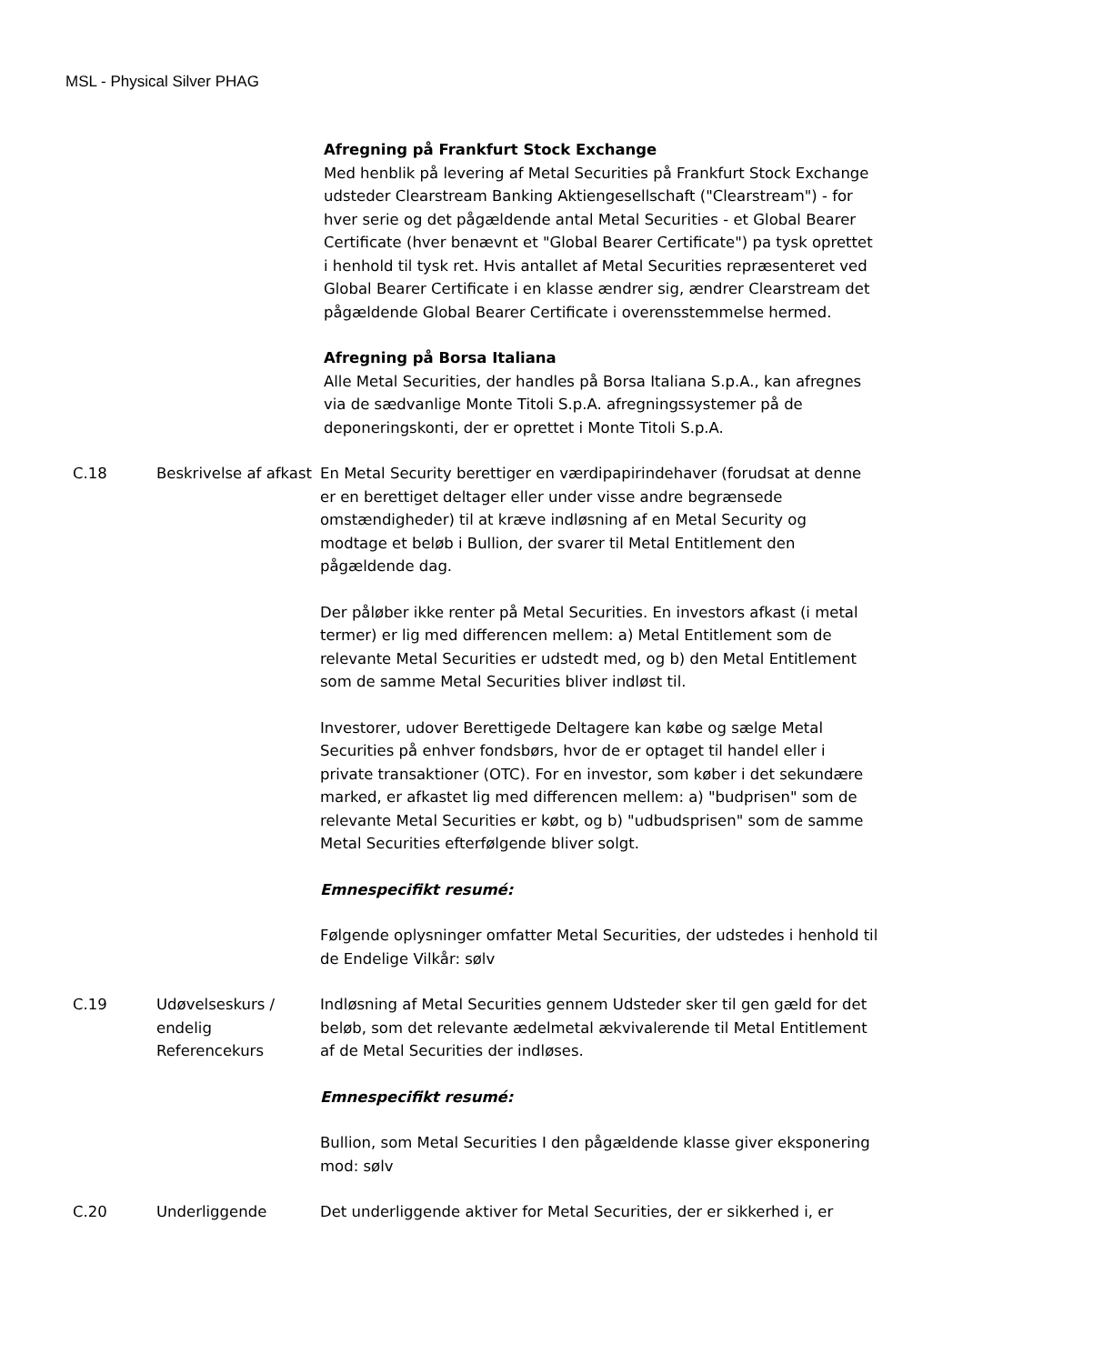MSL - Physical Silver PHAG
| | | Afregning på Frankfurt Stock Exchange Med henblik på levering af Metal Securities på Frankfurt Stock Exchange udsteder Clearstream Banking Aktiengesellschaft ("Clearstream") - for hver serie og det pågældende antal Metal Securities - et Global Bearer Certificate (hver benævnt et "Global Bearer Certificate") pa tysk oprettet i henhold til tysk ret. Hvis antallet af Metal Securities repræsenteret ved Global Bearer Certificate i en klasse ændrer sig, ændrer Clearstream det pågældende Global Bearer Certificate i overensstemmelse hermed. Afregning på Borsa Italiana Alle Metal Securities, der handles på Borsa Italiana S.p.A., kan afregnes via de sædvanlige Monte Titoli S.p.A. afregningssystemer på de deponeringskonti, der er oprettet i Monte Titoli S.p.A. |
| C.18 | Beskrivelse af afkast | En Metal Security berettiger en værdipapirindehaver (forudsat at denne er en berettiget deltager eller under visse andre begrænsede omstændigheder) til at kræve indløsning af en Metal Security og modtage et beløb i Bullion, der svarer til Metal Entitlement den pågældende dag. Der påløber ikke renter på Metal Securities. En investors afkast (i metal termer) er lig med differencen mellem: a) Metal Entitlement som de relevante Metal Securities er udstedt med, og b) den Metal Entitlement som de samme Metal Securities bliver indløst til. Investorer, udover Berettigede Deltagere kan købe og sælge Metal Securities på enhver fondsbørs, hvor de er optaget til handel eller i private transaktioner (OTC). For en investor, som køber i det sekundære marked, er afkastet lig med differencen mellem: a) "budprisen" som de relevante Metal Securities er købt, og b) "udbudsprisen" som de samme Metal Securities efterfølgende bliver solgt. Emnespecifikt resumé: Følgende oplysninger omfatter Metal Securities, der udstedes i henhold til de Endelige Vilkår: sølv |
| C.19 | Udøvelseskurs / endelig Referencekurs | Indløsning af Metal Securities gennem Udsteder sker til gen gæld for det beløb, som det relevante ædelmetal ækvivalerende til Metal Entitlement af de Metal Securities der indløses. Emnespecifikt resumé: Bullion, som Metal Securities I den pågældende klasse giver eksponering mod: sølv |
| C.20 | Underliggende | Det underliggende aktiver for Metal Securities, der er sikkerhed i, er |